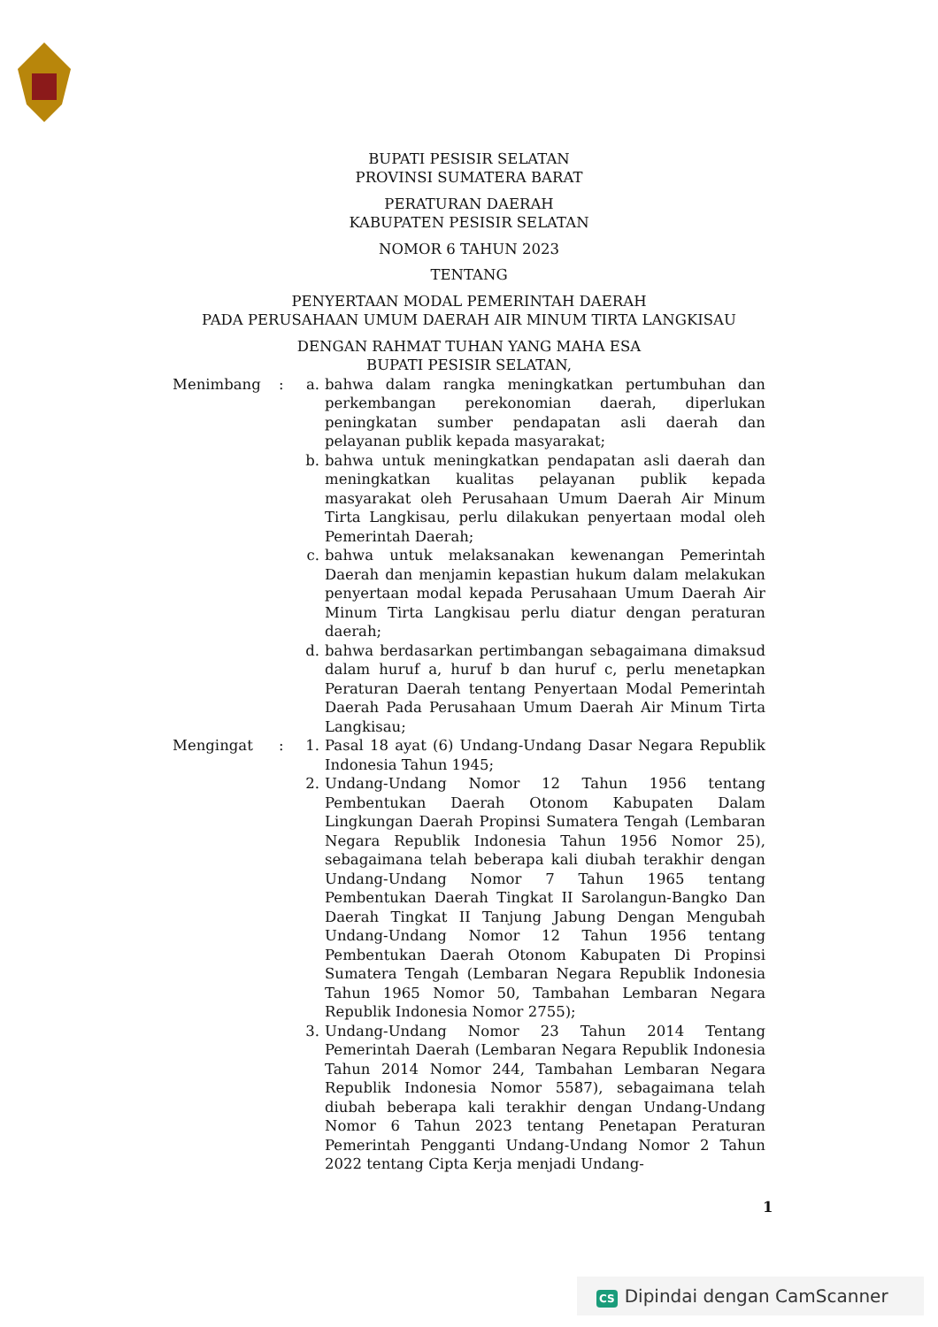BUPATI PESISIR SELATAN
PROVINSI SUMATERA BARAT
PERATURAN DAERAH
KABUPATEN PESISIR SELATAN
NOMOR 6 TAHUN 2023
TENTANG
PENYERTAAN MODAL PEMERINTAH DAERAH
PADA PERUSAHAAN UMUM DAERAH AIR MINUM TIRTA LANGKISAU
DENGAN RAHMAT TUHAN YANG MAHA ESA
BUPATI PESISIR SELATAN,
| Menimbang | : | a. | bahwa dalam rangka meningkatkan pertumbuhan dan perkembangan perekonomian daerah, diperlukan peningkatan sumber pendapatan asli daerah dan pelayanan publik kepada masyarakat; |
| | | b. | bahwa untuk meningkatkan pendapatan asli daerah dan meningkatkan kualitas pelayanan publik kepada masyarakat oleh Perusahaan Umum Daerah Air Minum Tirta Langkisau, perlu dilakukan penyertaan modal oleh Pemerintah Daerah; |
| | | c. | bahwa untuk melaksanakan kewenangan Pemerintah Daerah dan menjamin kepastian hukum dalam melakukan penyertaan modal kepada Perusahaan Umum Daerah Air Minum Tirta Langkisau perlu diatur dengan peraturan daerah; |
| | | d. | bahwa berdasarkan pertimbangan sebagaimana dimaksud dalam huruf a, huruf b dan huruf c, perlu menetapkan Peraturan Daerah tentang Penyertaan Modal Pemerintah Daerah Pada Perusahaan Umum Daerah Air Minum Tirta Langkisau; |
| Mengingat | : | 1. | Pasal 18 ayat (6) Undang-Undang Dasar Negara Republik Indonesia Tahun 1945; |
| | | 2. | Undang-Undang Nomor 12 Tahun 1956 tentang Pembentukan Daerah Otonom Kabupaten Dalam Lingkungan Daerah Propinsi Sumatera Tengah (Lembaran Negara Republik Indonesia Tahun 1956 Nomor 25), sebagaimana telah beberapa kali diubah terakhir dengan Undang-Undang Nomor 7 Tahun 1965 tentang Pembentukan Daerah Tingkat II Sarolangun-Bangko Dan Daerah Tingkat II Tanjung Jabung Dengan Mengubah Undang-Undang Nomor 12 Tahun 1956 tentang Pembentukan Daerah Otonom Kabupaten Di Propinsi Sumatera Tengah (Lembaran Negara Republik Indonesia Tahun 1965 Nomor 50, Tambahan Lembaran Negara Republik Indonesia Nomor 2755); |
| | | 3. | Undang-Undang Nomor 23 Tahun 2014 Tentang Pemerintah Daerah (Lembaran Negara Republik Indonesia Tahun 2014 Nomor 244, Tambahan Lembaran Negara Republik Indonesia Nomor 5587), sebagaimana telah diubah beberapa kali terakhir dengan Undang-Undang Nomor 6 Tahun 2023 tentang Penetapan Peraturan Pemerintah Pengganti Undang-Undang Nomor 2 Tahun 2022 tentang Cipta Kerja menjadi Undang- |
1
CS Dipindai dengan CamScanner